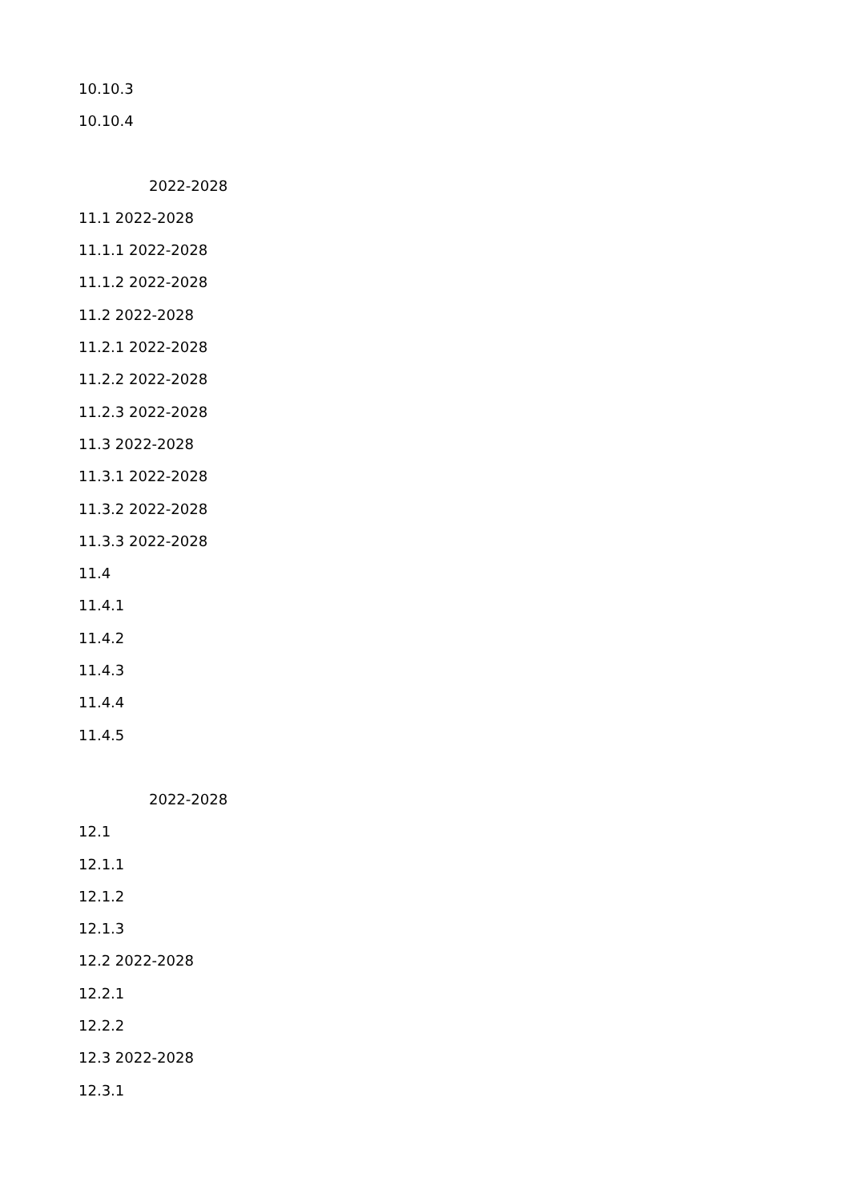10.10.3
10.10.4
2022-2028
11.1 2022-2028
11.1.1 2022-2028
11.1.2 2022-2028
11.2 2022-2028
11.2.1 2022-2028
11.2.2 2022-2028
11.2.3 2022-2028
11.3 2022-2028
11.3.1 2022-2028
11.3.2 2022-2028
11.3.3 2022-2028
11.4
11.4.1
11.4.2
11.4.3
11.4.4
11.4.5
2022-2028
12.1
12.1.1
12.1.2
12.1.3
12.2 2022-2028
12.2.1
12.2.2
12.3 2022-2028
12.3.1